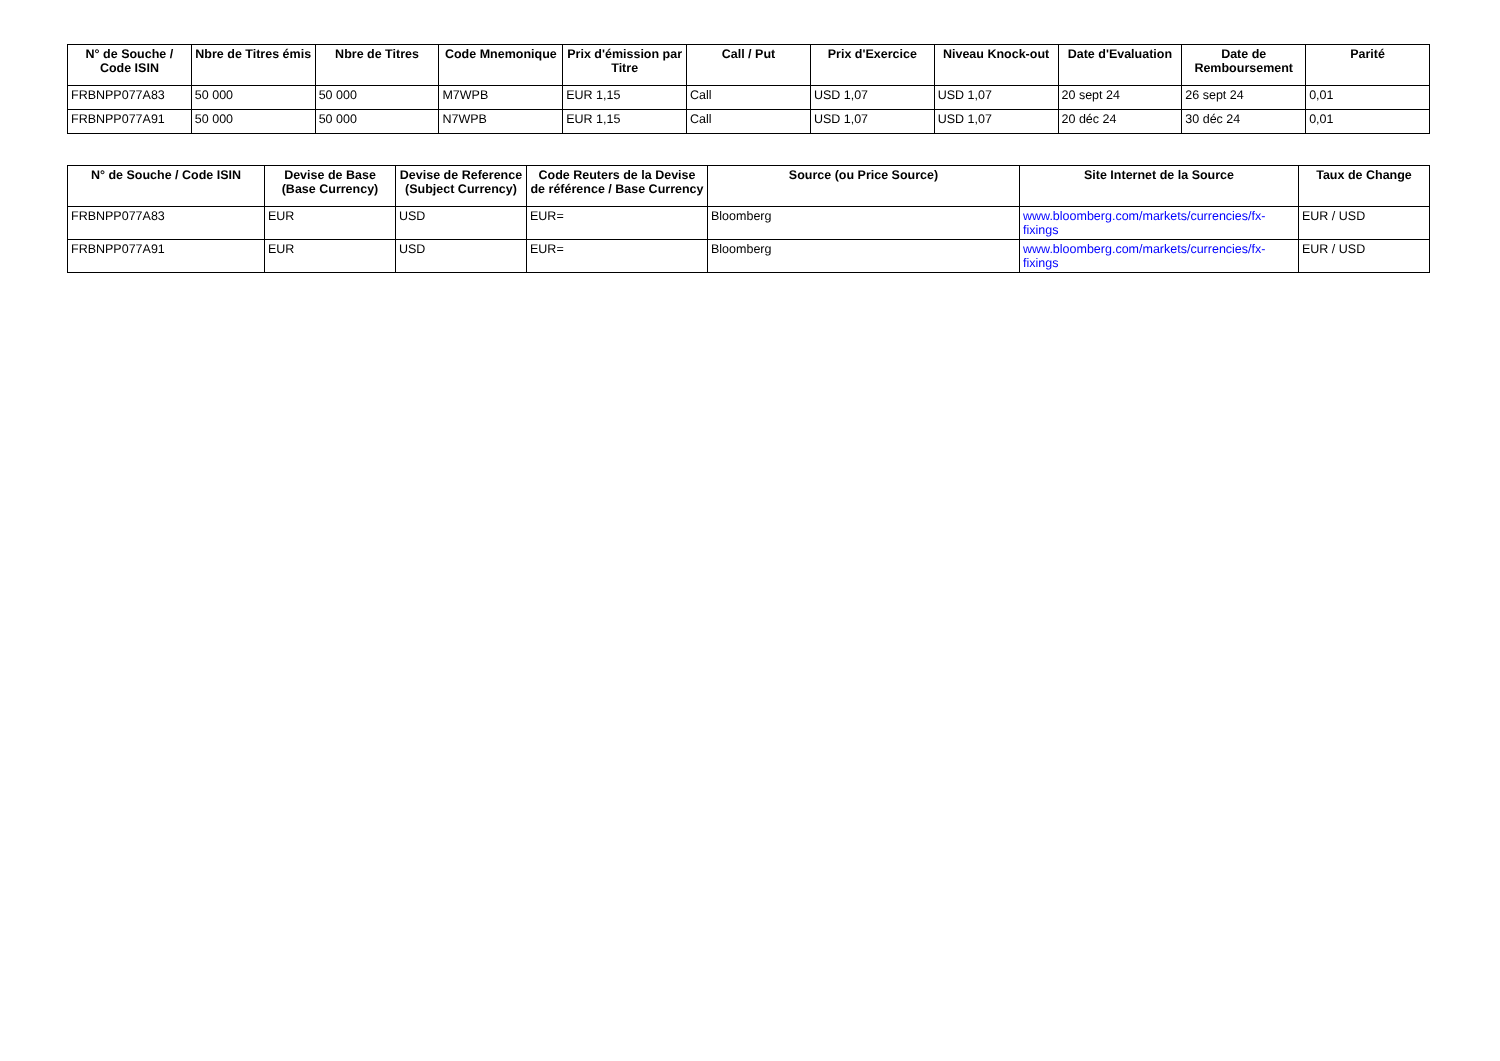| N° de Souche / Code ISIN | Nbre de Titres émis | Nbre de Titres | Code Mnemonique | Prix d'émission par Titre | Call / Put | Prix d'Exercice | Niveau Knock-out | Date d'Evaluation | Date de Remboursement | Parité |
| --- | --- | --- | --- | --- | --- | --- | --- | --- | --- | --- |
| FRBNPP077A83 | 50 000 | 50 000 | M7WPB | EUR 1,15 | Call | USD 1,07 | USD 1,07 | 20 sept 24 | 26 sept 24 | 0,01 |
| FRBNPP077A91 | 50 000 | 50 000 | N7WPB | EUR 1,15 | Call | USD 1,07 | USD 1,07 | 20 déc 24 | 30 déc 24 | 0,01 |
| N° de Souche / Code ISIN | Devise de Base (Base Currency) | Devise de Reference (Subject Currency) | Code Reuters de la Devise de référence / Base Currency | Source (ou Price Source) | Site Internet de la Source | Taux de Change |
| --- | --- | --- | --- | --- | --- | --- |
| FRBNPP077A83 | EUR | USD | EUR= | Bloomberg | www.bloomberg.com/markets/currencies/fx-fixings | EUR / USD |
| FRBNPP077A91 | EUR | USD | EUR= | Bloomberg | www.bloomberg.com/markets/currencies/fx-fixings | EUR / USD |